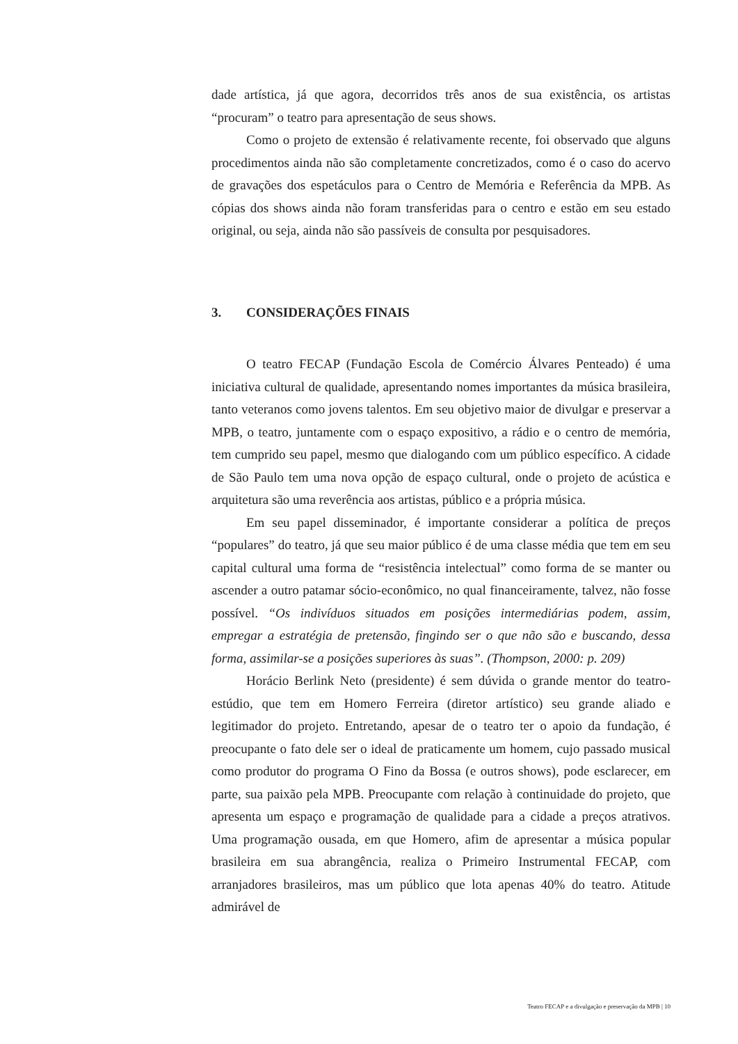dade artística, já que agora, decorridos três anos de sua existência, os artistas “procuram” o teatro para apresentação de seus shows.
Como o projeto de extensão é relativamente recente, foi observado que alguns procedimentos ainda não são completamente concretizados, como é o caso do acervo de gravações dos espetáculos para o Centro de Memória e Referência da MPB. As cópias dos shows ainda não foram transferidas para o centro e estão em seu estado original, ou seja, ainda não são passíveis de consulta por pesquisadores.
3. CONSIDERAÇÕES FINAIS
O teatro FECAP (Fundação Escola de Comércio Álvares Penteado) é uma iniciativa cultural de qualidade, apresentando nomes importantes da música brasileira, tanto veteranos como jovens talentos. Em seu objetivo maior de divulgar e preservar a MPB, o teatro, juntamente com o espaço expositivo, a rádio e o centro de memória, tem cumprido seu papel, mesmo que dialogando com um público específico. A cidade de São Paulo tem uma nova opção de espaço cultural, onde o projeto de acústica e arquitetura são uma reverência aos artistas, público e a própria música.
Em seu papel disseminador, é importante considerar a política de preços “populares” do teatro, já que seu maior público é de uma classe média que tem em seu capital cultural uma forma de “resistência intelectual” como forma de se manter ou ascender a outro patamar sócio-econômico, no qual financeiramente, talvez, não fosse possível. “Os indivíduos situados em posições intermediárias podem, assim, empregar a estratégia de pretensão, fingindo ser o que não são e buscando, dessa forma, assimilar-se a posições superiores às suas”. (Thompson, 2000: p. 209)
Horácio Berlink Neto (presidente) é sem dúvida o grande mentor do teatro-estúdio, que tem em Homero Ferreira (diretor artístico) seu grande aliado e legitimador do projeto. Entretando, apesar de o teatro ter o apoio da fundação, é preocupante o fato dele ser o ideal de praticamente um homem, cujo passado musical como produtor do programa O Fino da Bossa (e outros shows), pode esclarecer, em parte, sua paixão pela MPB. Preocupante com relação à continuidade do projeto, que apresenta um espaço e programação de qualidade para a cidade a preços atrativos. Uma programação ousada, em que Homero, afim de apresentar a música popular brasileira em sua abrangência, realiza o Primeiro Instrumental FECAP, com arranjadores brasileiros, mas um público que lota apenas 40% do teatro. Atitude admirável de
Teatro FECAP e a divulgação e preservação da MPB | 10